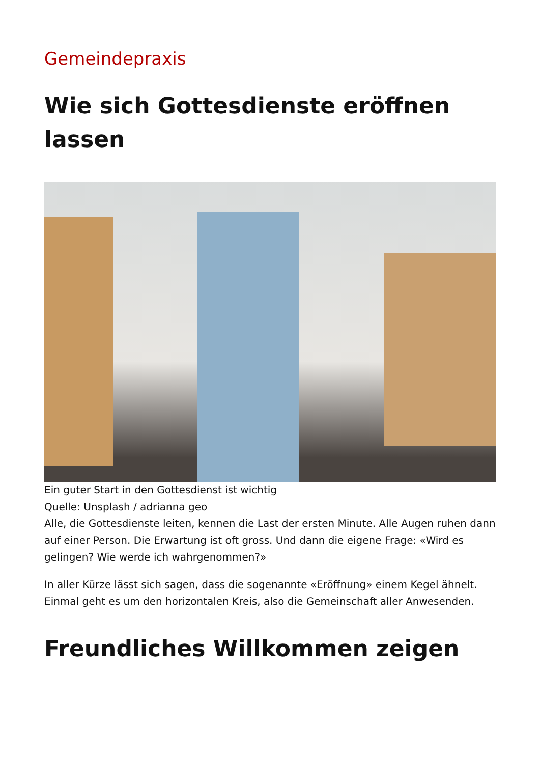Gemeindepraxis
Wie sich Gottesdienste eröffnen lassen
Ein guter Start in den Gottesdienst ist wichtig
Quelle: Unsplash / adrianna geo
Alle, die Gottesdienste leiten, kennen die Last der ersten Minute. Alle Augen ruhen dann auf einer Person. Die Erwartung ist oft gross. Und dann die eigene Frage: «Wird es gelingen? Wie werde ich wahrgenommen?»
In aller Kürze lässt sich sagen, dass die sogenannte «Eröffnung» einem Kegel ähnelt. Einmal geht es um den horizontalen Kreis, also die Gemeinschaft aller Anwesenden.
Freundliches Willkommen zeigen